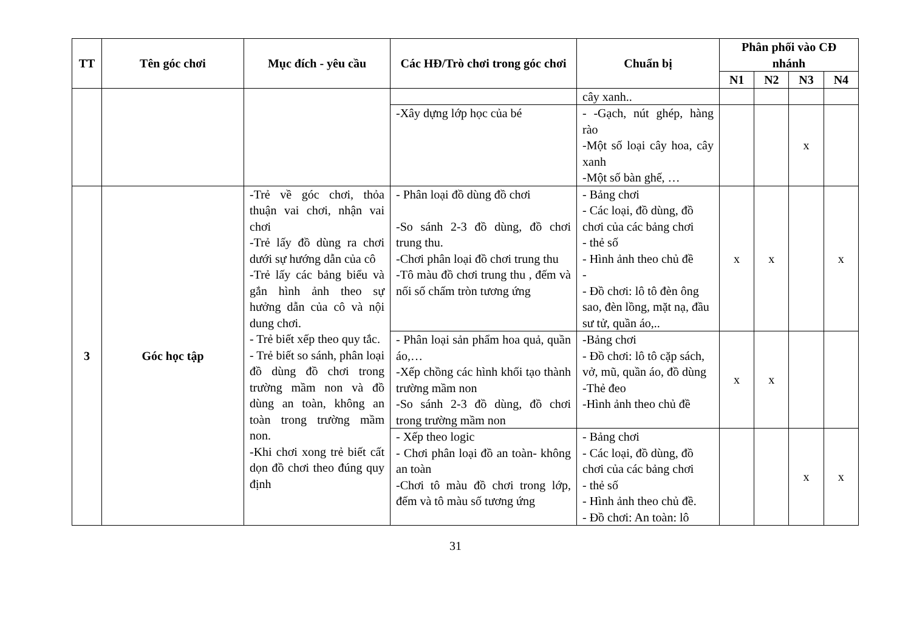| TT | Tên góc chơi | Mục đích - yêu cầu | Các HĐ/Trò chơi trong góc chơi | Chuẩn bị | Phân phối vào CĐ nhánh | | | |
| --- | --- | --- | --- | --- | --- | --- | --- | --- |
| | | | | | N1 | N2 | N3 | N4 |
| | | | | cây xanh.. | | | | |
| | | | -Xây dựng lớp học của bé | - -Gạch, nút ghép, hàng rào -Một số loại cây hoa, cây xanh -Một số bàn ghế, … | | | x | |
| 3 | Góc học tập | -Trẻ về góc chơi, thỏa thuận vai chơi, nhận vai chơi -Trẻ lấy đồ dùng ra chơi dưới sự hướng dẫn của cô -Trẻ lấy các bảng biểu và gắn hình ảnh theo sự hưởng dẫn của cô và nội dung chơi. - Trẻ biết xếp theo quy tắc. - Trẻ biết so sánh, phân loại đồ dùng đồ chơi trong trường mầm non và đồ dùng an toàn, không an toàn trong trường mầm non. -Khi chơi xong trẻ biết cất dọn đồ chơi theo đúng quy định | - Phân loại đồ dùng đồ chơi -So sánh 2-3 đồ dùng, đồ chơi trung thu. -Chơi phân loại đồ chơi trung thu -Tô màu đồ chơi trung thu , đếm và nối số chấm tròn tương ứng | - Bảng chơi - Các loại, đồ dùng, đồ chơi của các bảng chơi - thẻ số - Hình ảnh theo chủ đề - - Đồ chơi: lô tô đèn ông sao, đèn lồng, mặt nạ, đầu sư tử, quần áo,.. | x | x | | x |
| | | | - Phân loại sản phẩm hoa quả, quần áo,… -Xếp chồng các hình khối tạo thành trường mầm non -So sánh 2-3 đồ dùng, đồ chơi trong trường mầm non | -Bảng chơi - Đồ chơi: lô tô cặp sách, vở, mũ, quần áo, đồ dùng -Thẻ đeo -Hình ảnh theo chủ đề | x | x | | |
| | | | - Xếp theo logic - Chơi phân loại đồ an toàn- không an toàn -Chơi tô màu đồ chơi trong lớp, đếm và tô màu số tương ứng | - Bảng chơi - Các loại, đồ dùng, đồ chơi của các bảng chơi - thẻ số - Hình ảnh theo chủ đề. - Đồ chơi: An toàn: lô | | | x | x |
31